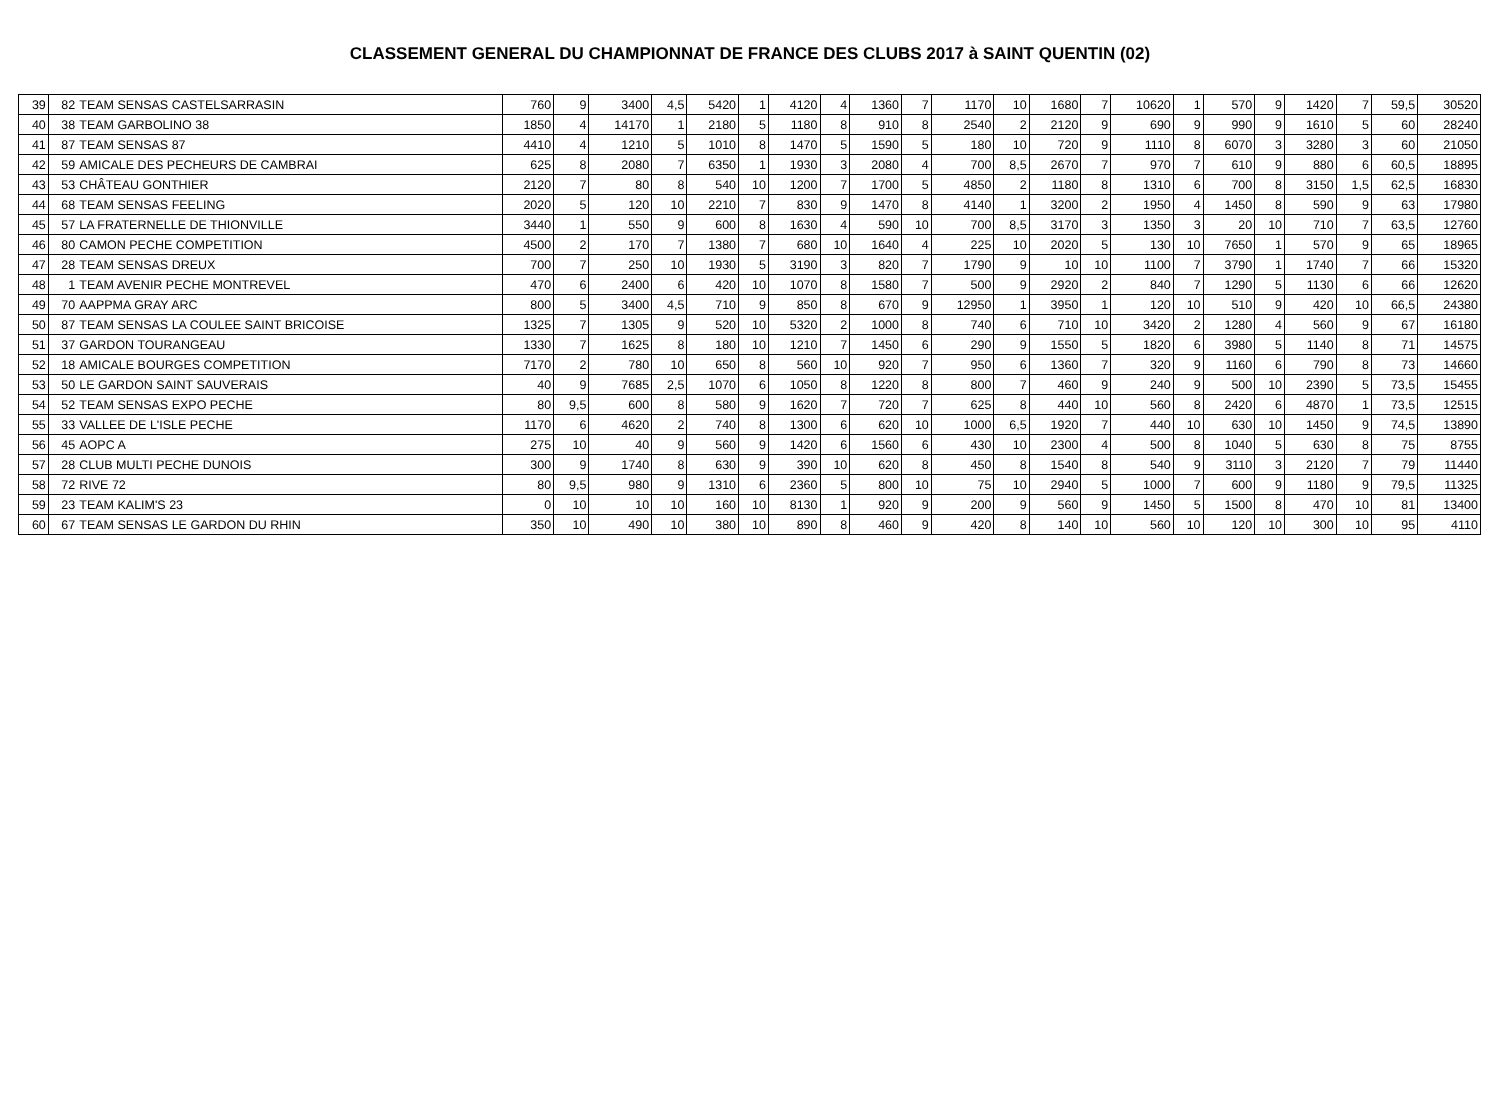CLASSEMENT GENERAL DU CHAMPIONNAT DE FRANCE DES CLUBS 2017 à SAINT QUENTIN (02)
| 39 | 82 | TEAM SENSAS CASTELSARRASIN | 760 | 9 | 3400 | 4,5 | 5420 | 1 | 4120 | 4 | 1360 | 7 | 1170 | 10 | 1680 | 7 | 10620 | 1 | 570 | 9 | 1420 | 7 | 59,5 | 30520 |
| 40 | 38 | TEAM GARBOLINO 38 | 1850 | 4 | 14170 | 1 | 2180 | 5 | 1180 | 8 | 910 | 8 | 2540 | 2 | 2120 | 9 | 690 | 9 | 990 | 9 | 1610 | 5 | 60 | 28240 |
| 41 | 87 | TEAM SENSAS 87 | 4410 | 4 | 1210 | 5 | 1010 | 8 | 1470 | 5 | 1590 | 5 | 180 | 10 | 720 | 9 | 1110 | 8 | 6070 | 3 | 3280 | 3 | 60 | 21050 |
| 42 | 59 | AMICALE DES PECHEURS DE CAMBRAI | 625 | 8 | 2080 | 7 | 6350 | 1 | 1930 | 3 | 2080 | 4 | 700 | 8,5 | 2670 | 7 | 970 | 7 | 610 | 9 | 880 | 6 | 60,5 | 18895 |
| 43 | 53 | CHÂTEAU GONTHIER | 2120 | 7 | 80 | 8 | 540 | 10 | 1200 | 7 | 1700 | 5 | 4850 | 2 | 1180 | 8 | 1310 | 6 | 700 | 8 | 3150 | 1,5 | 62,5 | 16830 |
| 44 | 68 | TEAM SENSAS FEELING | 2020 | 5 | 120 | 10 | 2210 | 7 | 830 | 9 | 1470 | 8 | 4140 | 1 | 3200 | 2 | 1950 | 4 | 1450 | 8 | 590 | 9 | 63 | 17980 |
| 45 | 57 | LA FRATERNELLE DE THIONVILLE | 3440 | 1 | 550 | 9 | 600 | 8 | 1630 | 4 | 590 | 10 | 700 | 8,5 | 3170 | 3 | 1350 | 3 | 20 | 10 | 710 | 7 | 63,5 | 12760 |
| 46 | 80 | CAMON PECHE COMPETITION | 4500 | 2 | 170 | 7 | 1380 | 7 | 680 | 10 | 1640 | 4 | 225 | 10 | 2020 | 5 | 130 | 10 | 7650 | 1 | 570 | 9 | 65 | 18965 |
| 47 | 28 | TEAM SENSAS DREUX | 700 | 7 | 250 | 10 | 1930 | 5 | 3190 | 3 | 820 | 7 | 1790 | 9 | 10 | 10 | 1100 | 7 | 3790 | 1 | 1740 | 7 | 66 | 15320 |
| 48 | 1 | TEAM AVENIR PECHE MONTREVEL | 470 | 6 | 2400 | 6 | 420 | 10 | 1070 | 8 | 1580 | 7 | 500 | 9 | 2920 | 2 | 840 | 7 | 1290 | 5 | 1130 | 6 | 66 | 12620 |
| 49 | 70 | AAPPMA GRAY ARC | 800 | 5 | 3400 | 4,5 | 710 | 9 | 850 | 8 | 670 | 9 | 12950 | 1 | 3950 | 1 | 120 | 10 | 510 | 9 | 420 | 10 | 66,5 | 24380 |
| 50 | 87 | TEAM SENSAS LA COULEE SAINT BRICOISE | 1325 | 7 | 1305 | 9 | 520 | 10 | 5320 | 2 | 1000 | 8 | 740 | 6 | 710 | 10 | 3420 | 2 | 1280 | 4 | 560 | 9 | 67 | 16180 |
| 51 | 37 | GARDON TOURANGEAU | 1330 | 7 | 1625 | 8 | 180 | 10 | 1210 | 7 | 1450 | 6 | 290 | 9 | 1550 | 5 | 1820 | 6 | 3980 | 5 | 1140 | 8 | 71 | 14575 |
| 52 | 18 | AMICALE BOURGES COMPETITION | 7170 | 2 | 780 | 10 | 650 | 8 | 560 | 10 | 920 | 7 | 950 | 6 | 1360 | 7 | 320 | 9 | 1160 | 6 | 790 | 8 | 73 | 14660 |
| 53 | 50 | LE GARDON SAINT SAUVERAIS | 40 | 9 | 7685 | 2,5 | 1070 | 6 | 1050 | 8 | 1220 | 8 | 800 | 7 | 460 | 9 | 240 | 9 | 500 | 10 | 2390 | 5 | 73,5 | 15455 |
| 54 | 52 | TEAM SENSAS EXPO PECHE | 80 | 9,5 | 600 | 8 | 580 | 9 | 1620 | 7 | 720 | 7 | 625 | 8 | 440 | 10 | 560 | 8 | 2420 | 6 | 4870 | 1 | 73,5 | 12515 |
| 55 | 33 | VALLEE DE L'ISLE PECHE | 1170 | 6 | 4620 | 2 | 740 | 8 | 1300 | 6 | 620 | 10 | 1000 | 6,5 | 1920 | 7 | 440 | 10 | 630 | 10 | 1450 | 9 | 74,5 | 13890 |
| 56 | 45 | AOPC A | 275 | 10 | 40 | 9 | 560 | 9 | 1420 | 6 | 1560 | 6 | 430 | 10 | 2300 | 4 | 500 | 8 | 1040 | 5 | 630 | 8 | 75 | 8755 |
| 57 | 28 | CLUB MULTI PECHE DUNOIS | 300 | 9 | 1740 | 8 | 630 | 9 | 390 | 10 | 620 | 8 | 450 | 8 | 1540 | 8 | 540 | 9 | 3110 | 3 | 2120 | 7 | 79 | 11440 |
| 58 | 72 | RIVE 72 | 80 | 9,5 | 980 | 9 | 1310 | 6 | 2360 | 5 | 800 | 10 | 75 | 10 | 2940 | 5 | 1000 | 7 | 600 | 9 | 1180 | 9 | 79,5 | 11325 |
| 59 | 23 | TEAM KALIM'S 23 | 0 | 10 | 10 | 10 | 160 | 10 | 8130 | 1 | 920 | 9 | 200 | 9 | 560 | 9 | 1450 | 5 | 1500 | 8 | 470 | 10 | 81 | 13400 |
| 60 | 67 | TEAM SENSAS LE GARDON DU RHIN | 350 | 10 | 490 | 10 | 380 | 10 | 890 | 8 | 460 | 9 | 420 | 8 | 140 | 10 | 560 | 10 | 120 | 10 | 300 | 10 | 95 | 4110 |